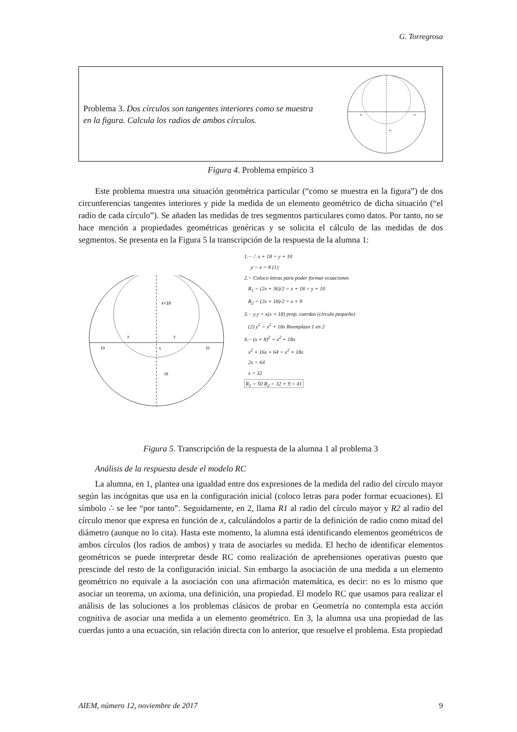G. Torregrosa
Problema 3. Dos círculos son tangentes interiores como se muestra en la figura. Calcula los radios de ambos círculos.
10
10
18
Figura 4. Problema empírico 3
Este problema muestra una situación geométrica particular (“como se muestra en la figura”) de dos circunferencias tangentes interiores y pide la medida de un elemento geométrico de dicha situación (“el radio de cada círculo”). Se añaden las medidas de tres segmentos particulares como datos. Por tanto, no se hace mención a propiedades geométricas genéricas y se solicita el cálculo de las medidas de dos segmentos. Se presenta en la Figura 5 la transcripción de la respuesta de la alumna 1:
x+18
y
y
10
x
10
18
1.− ∴ x + 18 = y + 10
y − x = 8 (1)
2.− Coloco letras para poder formar ecuaciones
R<sub>1</sub> = (2x + 36)/2 = x + 18 = y + 10
R<sub>2</sub> = (2x + 18)/2 = x + 9
3.− y.y = x(x + 18) prop. cuerdas (círculo pequeño)
(2) y<sup>2</sup> = x<sup>2</sup> + 18x Reemplazo 1 en 2
4.− (x + 8)<sup>2</sup> = x<sup>2</sup> + 18x
x<sup>2</sup> + 16x + 64 = x<sup>2</sup> + 18x
2x = 64
x = 32
R<sub>1</sub> = 50 R<sub>2</sub> = 32 + 9 = 41
Figura 5. Transcripción de la respuesta de la alumna 1 al problema 3
Análisis de la respuesta desde el modelo RC
La alumna, en 1, plantea una igualdad entre dos expresiones de la medida del radio del círculo mayor según las incógnitas que usa en la configuración inicial (coloco letras para poder formar ecuaciones). El símbolo ∴ se lee “por tanto”. Seguidamente, en 2, llama R1 al radio del círculo mayor y R2 al radio del círculo menor que expresa en función de x, calculándolos a partir de la definición de radio como mitad del diámetro (aunque no lo cita). Hasta este momento, la alumna está identificando elementos geométricos de ambos círculos (los radios de ambos) y trata de asociarles su medida. El hecho de identificar elementos geométricos se puede interpretar desde RC como realización de aprehensiones operativas puesto que prescinde del resto de la configuración inicial. Sin embargo la asociación de una medida a un elemento geométrico no equivale a la asociación con una afirmación matemática, es decir: no es lo mismo que asociar un teorema, un axioma, una definición, una propiedad. El modelo RC que usamos para realizar el análisis de las soluciones a los problemas clásicos de probar en Geometría no contempla esta acción cognitiva de asociar una medida a un elemento geométrico. En 3, la alumna usa una propiedad de las cuerdas junto a una ecuación, sin relación directa con lo anterior, que resuelve el problema. Esta propiedad
AIEM, número 12, noviembre de 2017 9